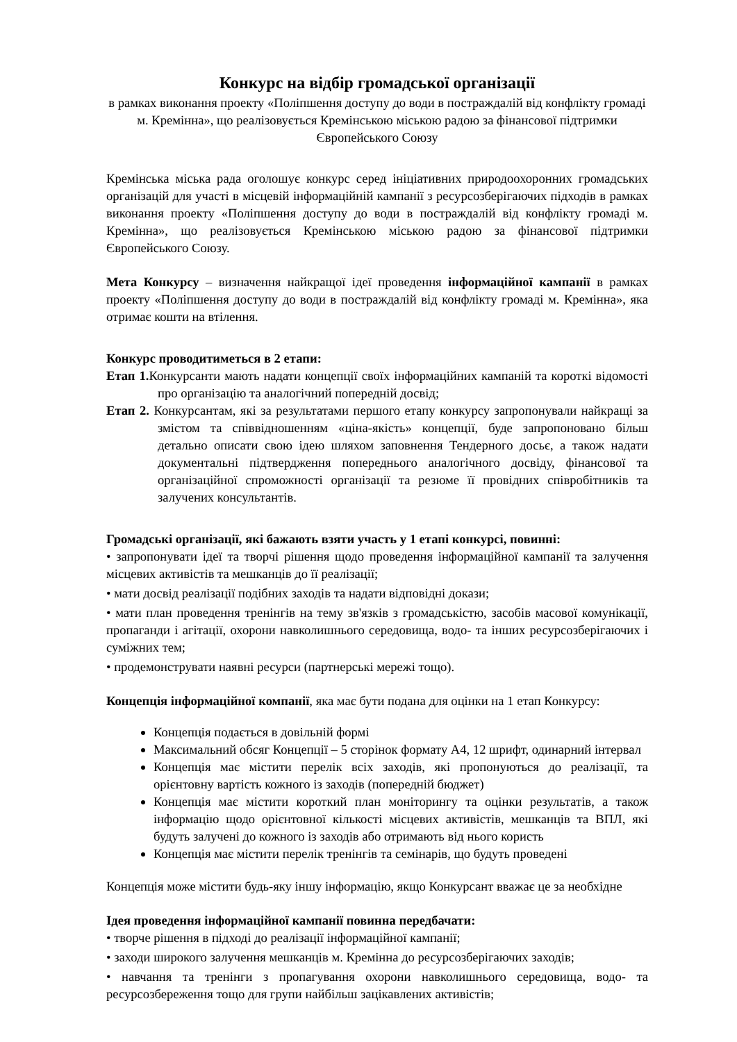Конкурс на відбір громадської організації
в рамках виконання проекту «Поліпшення доступу до води в постраждалій від конфлікту громаді м. Кремінна», що реалізовується Кремінською міською радою за фінансової підтримки Європейського Союзу
Кремінська міська рада оголошує конкурс серед ініціативних природоохоронних громадських організацій для участі в місцевій інформаційній кампанії з ресурсозберігаючих підходів в рамках виконання проекту «Поліпшення доступу до води в постраждалій від конфлікту громаді м. Кремінна», що реалізовується Кремінською міською радою за фінансової підтримки Європейського Союзу.
Мета Конкурсу – визначення найкращої ідеї проведення інформаційної кампанії в рамках проекту «Поліпшення доступу до води в постраждалій від конфлікту громаді м. Кремінна», яка отримає кошти на втілення.
Конкурс проводитиметься в 2 етапи:
Етап 1. Конкурсанти мають надати концепції своїх інформаційних кампаній та короткі відомості про організацію та аналогічний попередній досвід;
Етап 2. Конкурсантам, які за результатами першого етапу конкурсу запропонували найкращі за змістом та співвідношенням «ціна-якість» концепції, буде запропоновано більш детально описати свою ідею шляхом заповнення Тендерного досьє, а також надати документальні підтвердження попереднього аналогічного досвіду, фінансової та організаційної спроможності організації та резюме її провідних співробітників та залучених консультантів.
Громадські організації, які бажають взяти участь у 1 етапі конкурсі, повинні:
• запропонувати ідеї та творчі рішення щодо проведення інформаційної кампанії та залучення місцевих активістів та мешканців до її реалізації;
• мати досвід реалізації подібних заходів та надати відповідні докази;
• мати план проведення тренінгів на тему зв'язків з громадськістю, засобів масової комунікації, пропаганди і агітації, охорони навколишнього середовища, водо- та інших ресурсозберігаючих і суміжних тем;
• продемонструвати наявні ресурси (партнерські мережі тощо).
Концепція інформаційної компанії, яка має бути подана для оцінки на 1 етап Конкурсу:
Концепція подається в довільній формі
Максимальний обсяг Концепції – 5 сторінок формату А4, 12 шрифт, одинарний інтервал
Концепція має містити перелік всіх заходів, які пропонуються до реалізації, та орієнтовну вартість кожного із заходів (попередній бюджет)
Концепція має містити короткий план моніторингу та оцінки результатів, а також інформацію щодо орієнтовної кількості місцевих активістів, мешканців та ВПЛ, які будуть залучені до кожного із заходів або отримають від нього користь
Концепція має містити перелік тренінгів та семінарів, що будуть проведені
Концепція може містити будь-яку іншу інформацію, якщо Конкурсант вважає це за необхідне
Ідея проведення інформаційної кампанії повинна передбачати:
• творче рішення в підході до реалізації інформаційної кампанії;
• заходи широкого залучення мешканців м. Кремінна до ресурсозберігаючих заходів;
• навчання та тренінги з пропагування охорони навколишнього середовища, водо- та ресурсозбереження тощо для групи найбільш зацікавлених активістів;